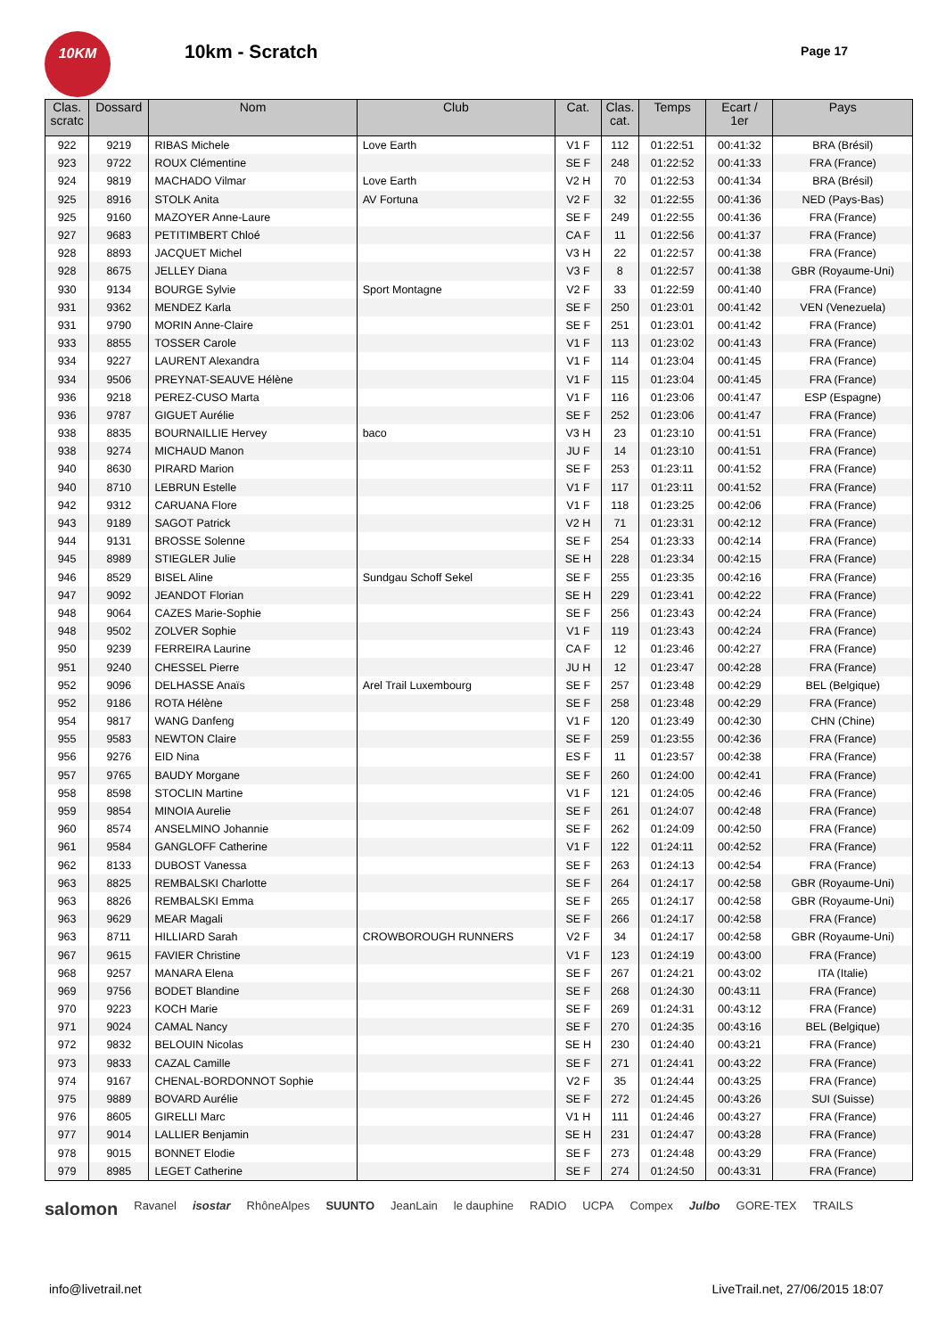10KM
10km - Scratch Page 17
| Clas. scratc | Dossard | Nom | Club | Cat. | Clas. cat. | Temps | Ecart / 1er | Pays |
| --- | --- | --- | --- | --- | --- | --- | --- | --- |
| 922 | 9219 | RIBAS Michele | Love Earth | V1 F | 112 | 01:22:51 | 00:41:32 | BRA (Brésil) |
| 923 | 9722 | ROUX Clémentine | | SE F | 248 | 01:22:52 | 00:41:33 | FRA (France) |
| 924 | 9819 | MACHADO Vilmar | Love Earth | V2 H | 70 | 01:22:53 | 00:41:34 | BRA (Brésil) |
| 925 | 8916 | STOLK Anita | AV Fortuna | V2 F | 32 | 01:22:55 | 00:41:36 | NED (Pays-Bas) |
| 925 | 9160 | MAZOYER Anne-Laure | | SE F | 249 | 01:22:55 | 00:41:36 | FRA (France) |
| 927 | 9683 | PETITIMBERT Chloé | | CA F | 11 | 01:22:56 | 00:41:37 | FRA (France) |
| 928 | 8893 | JACQUET Michel | | V3 H | 22 | 01:22:57 | 00:41:38 | FRA (France) |
| 928 | 8675 | JELLEY Diana | | V3 F | 8 | 01:22:57 | 00:41:38 | GBR (Royaume-Uni) |
| 930 | 9134 | BOURGE Sylvie | Sport Montagne | V2 F | 33 | 01:22:59 | 00:41:40 | FRA (France) |
| 931 | 9362 | MENDEZ Karla | | SE F | 250 | 01:23:01 | 00:41:42 | VEN (Venezuela) |
| 931 | 9790 | MORIN Anne-Claire | | SE F | 251 | 01:23:01 | 00:41:42 | FRA (France) |
| 933 | 8855 | TOSSER Carole | | V1 F | 113 | 01:23:02 | 00:41:43 | FRA (France) |
| 934 | 9227 | LAURENT Alexandra | | V1 F | 114 | 01:23:04 | 00:41:45 | FRA (France) |
| 934 | 9506 | PREYNAT-SEAUVE Hélène | | V1 F | 115 | 01:23:04 | 00:41:45 | FRA (France) |
| 936 | 9218 | PEREZ-CUSO Marta | | V1 F | 116 | 01:23:06 | 00:41:47 | ESP (Espagne) |
| 936 | 9787 | GIGUET Aurélie | | SE F | 252 | 01:23:06 | 00:41:47 | FRA (France) |
| 938 | 8835 | BOURNAILLIE Hervey | baco | V3 H | 23 | 01:23:10 | 00:41:51 | FRA (France) |
| 938 | 9274 | MICHAUD Manon | | JU F | 14 | 01:23:10 | 00:41:51 | FRA (France) |
| 940 | 8630 | PIRARD Marion | | SE F | 253 | 01:23:11 | 00:41:52 | FRA (France) |
| 940 | 8710 | LEBRUN Estelle | | V1 F | 117 | 01:23:11 | 00:41:52 | FRA (France) |
| 942 | 9312 | CARUANA Flore | | V1 F | 118 | 01:23:25 | 00:42:06 | FRA (France) |
| 943 | 9189 | SAGOT Patrick | | V2 H | 71 | 01:23:31 | 00:42:12 | FRA (France) |
| 944 | 9131 | BROSSE Solenne | | SE F | 254 | 01:23:33 | 00:42:14 | FRA (France) |
| 945 | 8989 | STIEGLER Julie | | SE H | 228 | 01:23:34 | 00:42:15 | FRA (France) |
| 946 | 8529 | BISEL Aline | Sundgau Schoff Sekel | SE F | 255 | 01:23:35 | 00:42:16 | FRA (France) |
| 947 | 9092 | JEANDOT Florian | | SE H | 229 | 01:23:41 | 00:42:22 | FRA (France) |
| 948 | 9064 | CAZES Marie-Sophie | | SE F | 256 | 01:23:43 | 00:42:24 | FRA (France) |
| 948 | 9502 | ZOLVER Sophie | | V1 F | 119 | 01:23:43 | 00:42:24 | FRA (France) |
| 950 | 9239 | FERREIRA Laurine | | CA F | 12 | 01:23:46 | 00:42:27 | FRA (France) |
| 951 | 9240 | CHESSEL Pierre | | JU H | 12 | 01:23:47 | 00:42:28 | FRA (France) |
| 952 | 9096 | DELHASSE Anaïs | Arel Trail Luxembourg | SE F | 257 | 01:23:48 | 00:42:29 | BEL (Belgique) |
| 952 | 9186 | ROTA Hélène | | SE F | 258 | 01:23:48 | 00:42:29 | FRA (France) |
| 954 | 9817 | WANG Danfeng | | V1 F | 120 | 01:23:49 | 00:42:30 | CHN (Chine) |
| 955 | 9583 | NEWTON Claire | | SE F | 259 | 01:23:55 | 00:42:36 | FRA (France) |
| 956 | 9276 | EID Nina | | ES F | 11 | 01:23:57 | 00:42:38 | FRA (France) |
| 957 | 9765 | BAUDY Morgane | | SE F | 260 | 01:24:00 | 00:42:41 | FRA (France) |
| 958 | 8598 | STOCLIN Martine | | V1 F | 121 | 01:24:05 | 00:42:46 | FRA (France) |
| 959 | 9854 | MINOIA Aurelie | | SE F | 261 | 01:24:07 | 00:42:48 | FRA (France) |
| 960 | 8574 | ANSELMINO Johannie | | SE F | 262 | 01:24:09 | 00:42:50 | FRA (France) |
| 961 | 9584 | GANGLOFF Catherine | | V1 F | 122 | 01:24:11 | 00:42:52 | FRA (France) |
| 962 | 8133 | DUBOST Vanessa | | SE F | 263 | 01:24:13 | 00:42:54 | FRA (France) |
| 963 | 8825 | REMBALSKI Charlotte | | SE F | 264 | 01:24:17 | 00:42:58 | GBR (Royaume-Uni) |
| 963 | 8826 | REMBALSKI Emma | | SE F | 265 | 01:24:17 | 00:42:58 | GBR (Royaume-Uni) |
| 963 | 9629 | MEAR Magali | | SE F | 266 | 01:24:17 | 00:42:58 | FRA (France) |
| 963 | 8711 | HILLIARD Sarah | CROWBOROUGH RUNNERS | V2 F | 34 | 01:24:17 | 00:42:58 | GBR (Royaume-Uni) |
| 967 | 9615 | FAVIER Christine | | V1 F | 123 | 01:24:19 | 00:43:00 | FRA (France) |
| 968 | 9257 | MANARA Elena | | SE F | 267 | 01:24:21 | 00:43:02 | ITA (Italie) |
| 969 | 9756 | BODET Blandine | | SE F | 268 | 01:24:30 | 00:43:11 | FRA (France) |
| 970 | 9223 | KOCH Marie | | SE F | 269 | 01:24:31 | 00:43:12 | FRA (France) |
| 971 | 9024 | CAMAL Nancy | | SE F | 270 | 01:24:35 | 00:43:16 | BEL (Belgique) |
| 972 | 9832 | BELOUIN Nicolas | | SE H | 230 | 01:24:40 | 00:43:21 | FRA (France) |
| 973 | 9833 | CAZAL Camille | | SE F | 271 | 01:24:41 | 00:43:22 | FRA (France) |
| 974 | 9167 | CHENAL-BORDONNOT Sophie | | V2 F | 35 | 01:24:44 | 00:43:25 | FRA (France) |
| 975 | 9889 | BOVARD Aurélie | | SE F | 272 | 01:24:45 | 00:43:26 | SUI (Suisse) |
| 976 | 8605 | GIRELLI Marc | | V1 H | 111 | 01:24:46 | 00:43:27 | FRA (France) |
| 977 | 9014 | LALLIER Benjamin | | SE H | 231 | 01:24:47 | 00:43:28 | FRA (France) |
| 978 | 9015 | BONNET Elodie | | SE F | 273 | 01:24:48 | 00:43:29 | FRA (France) |
| 979 | 8985 | LEGET Catherine | | SE F | 274 | 01:24:50 | 00:43:31 | FRA (France) |
salomon Ravanel isostar RhôneAlpes SUUNTO JeanLain le dauphine RADIO UCPA Compex Julbo GORE-TEX TRAILS
info@livetrail.net LiveTrail.net, 27/06/2015 18:07